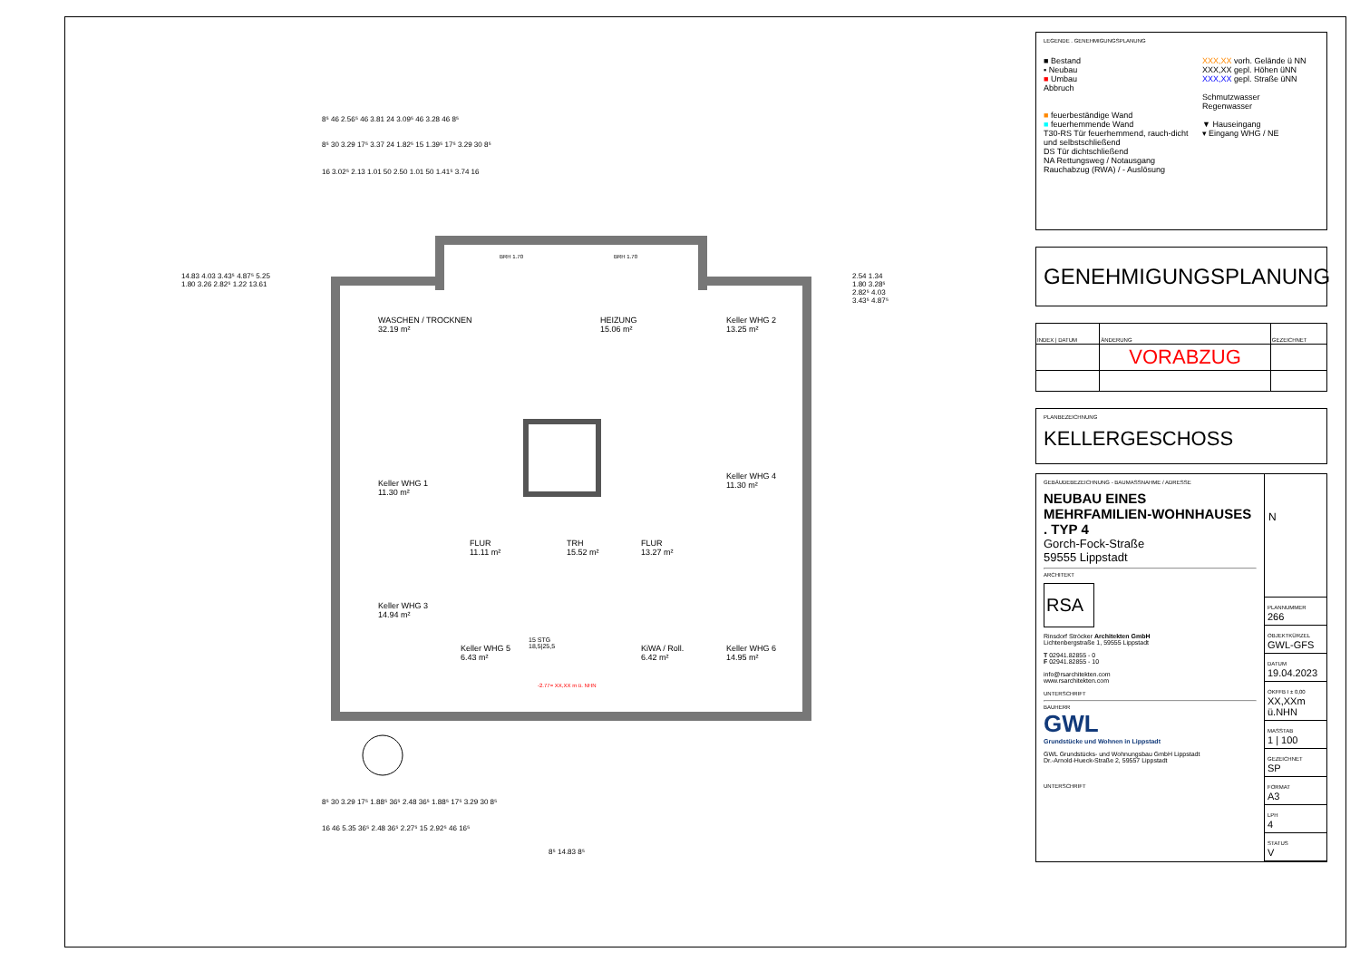WASCHEN / TROCKNEN
32.19 m²
HEIZUNG
15.06 m²
Keller WHG 2
13.25 m²
Keller WHG 1
11.30 m²
Keller WHG 4
11.30 m²
FLUR
11.11 m²
TRH
15.52 m²
FLUR
13.27 m²
Keller WHG 3
14.94 m²
Keller WHG 5
6.43 m²
KiWA / Roll.
6.42 m²
Keller WHG 6
14.95 m²
15 STG
18,5|25,5
-2.77= XX,XX m ü. NHN
BRH 1.70 BRH 1.70
8⁵ 46 2.56⁵ 46 3.81 24 3.09⁵ 46 3.28 46 8⁵
8⁵ 30 3.29 17⁵ 3.37 24 1.82⁵ 15 1.39⁵ 17⁵ 3.29 30 8⁵
16 3.02⁵ 2.13 1.01 50 2.50 1.01 50 1.41⁵ 3.74 16
8⁵ 30 3.29 17⁵ 1.88⁵ 36⁵ 2.48 36⁵ 1.88⁵ 17⁵ 3.29 30 8⁵
16 46 5.35 36⁵ 2.48 36⁵ 2.27⁵ 15 2.92⁵ 46 16⁵
8⁵ 14.83 8⁵
14.83 4.03 3.43⁵ 4.87⁵ 5.25 1.80 3.26 2.82⁵ 1.22 13.61
2.54 1.34 1.80 3.28⁵ 2.82⁵ 4.03 3.43⁵ 4.87⁵
LEGENDE . GENEHMIGUNGSPLANUNG
■ Bestand
▪ Neubau
■ Umbau
Abbruch
■ feuerbeständige Wand
■ feuerhemmende Wand
T30-RS Tür feuerhemmend, rauch-dicht und selbstschließend
DS Tür dichtschließend
NA Rettungsweg / Notausgang
Rauchabzug (RWA) / - Auslösung
XXX,XX vorh. Gelände ü NN
XXX,XX gepl. Höhen üNN
XXX,XX gepl. Straße üNN
Schmutzwasser
Regenwasser
▼ Hauseingang
▾ Eingang WHG / NE
GENEHMIGUNGSPLANUNG
| INDEX / DATUM | ÄNDERUNG | GEZEICHNET |
| | VORABZUG | |
PLANBEZEICHNUNG
KELLERGESCHOSS
GEBÄUDEBEZEICHNUNG - BAUMASSNAHME / ADRESSE
NEUBAU EINES MEHRFAMILIEN-WOHNHAUSES . TYP 4
Gorch-Fock-Straße
59555 Lippstadt
ARCHITEKT
RSA
Rinsdorf Ströcker Architekten GmbH
Lichtenbergstraße 1, 59555 Lippstadt
T 02941.82855 - 0
F 02941.82855 - 10
info@rsarchitekten.com
www.rsarchitekten.com
UNTERSCHRIFT
BAUHERR
GWL
Grundstücke und Wohnen in Lippstadt
GWL Grundstücks- und Wohnungsbau GmbH Lippstadt
Dr.-Arnold-Hueck-Straße 2, 59557 Lippstadt
UNTERSCHRIFT
N
PLANNUMMER
266
OBJEKTKÜRZEL
GWL-GFS
DATUM
19.04.2023
OKFFB I ± 0,00
XX,XXm ü.NHN
MASSTAB
1 | 100
GEZEICHNET
SP
FORMAT
A3
LPH
4
STATUS
V